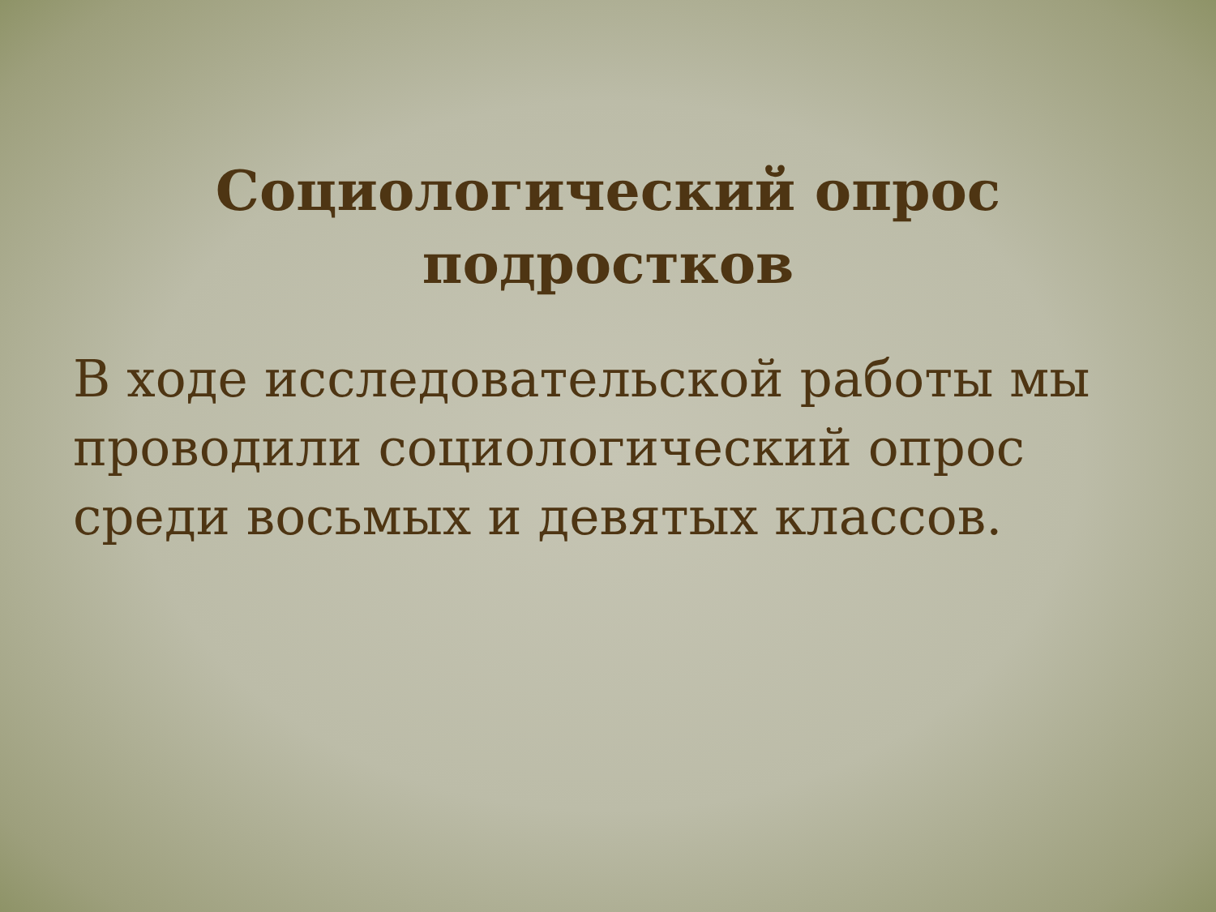Социологический опрос
подростков
В ходе исследовательской работы мы проводили социологический опрос среди восьмых и девятых классов.